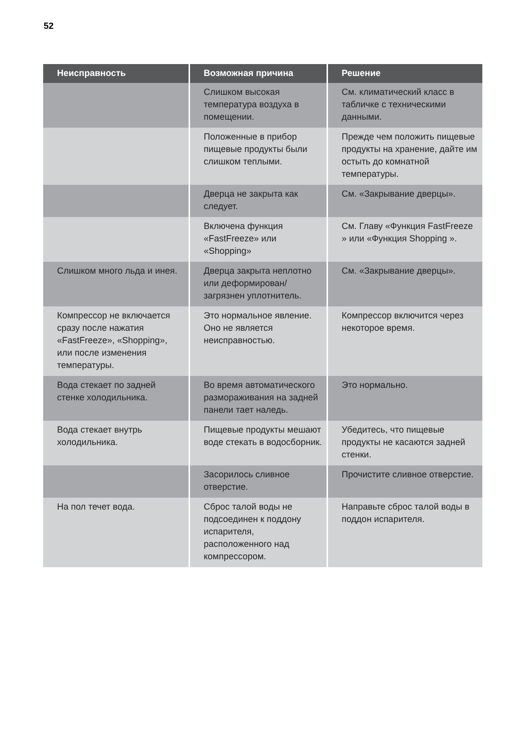52
| Неисправность | Возможная причина | Решение |
| --- | --- | --- |
| | Слишком высокая температура воздуха в помещении. | См. климатический класс в табличке с техническими данными. |
| | Положенные в прибор пищевые продукты были слишком теплыми. | Прежде чем положить пищевые продукты на хранение, дайте им остыть до комнатной температуры. |
| | Дверца не закрыта как следует. | См. «Закрывание дверцы». |
| | Включена функция «FastFreeze» или «Shopping» | См. Главу «Функция FastFreeze » или «Функция Shopping ». |
| Слишком много льда и инея. | Дверца закрыта неплотно или деформирован/ загрязнен уплотнитель. | См. «Закрывание дверцы». |
| Компрессор не включается сразу после нажатия «FastFreeze», «Shopping», или после изменения температуры. | Это нормальное явление. Оно не является неисправностью. | Компрессор включится через некоторое время. |
| Вода стекает по задней стенке холодильника. | Во время автоматического размораживания на задней панели тает наледь. | Это нормально. |
| Вода стекает внутрь холодильника. | Пищевые продукты мешают воде стекать в водосборник. | Убедитесь, что пищевые продукты не касаются задней стенки. |
| | Засорилось сливное отверстие. | Прочистите сливное отверстие. |
| На пол течет вода. | Сброс талой воды не подсоединен к поддону испарителя, расположенного над компрессором. | Направьте сброс талой воды в поддон испарителя. |